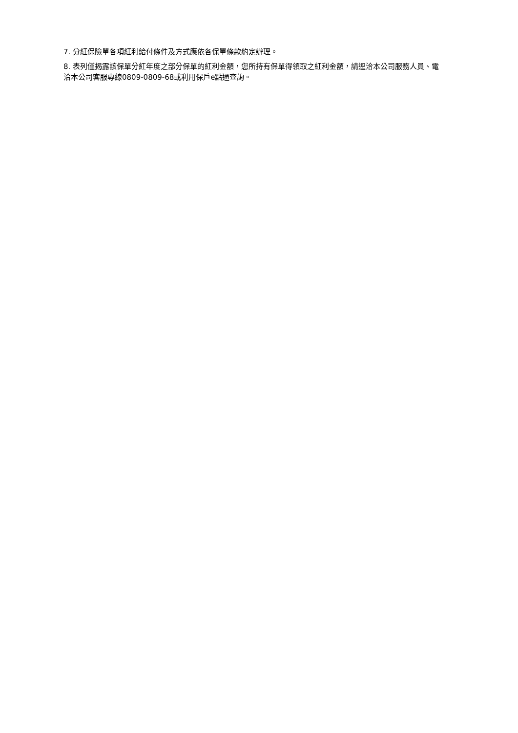7. 分紅保險單各項紅利給付條件及方式應依各保單條款約定辦理。
8. 表列僅揭露該保單分紅年度之部分保單的紅利金額，您所持有保單得領取之紅利金額，請逕洽本公司服務人員、電洽本公司客服專線0809-0809-68或利用保戶e點通查詢。